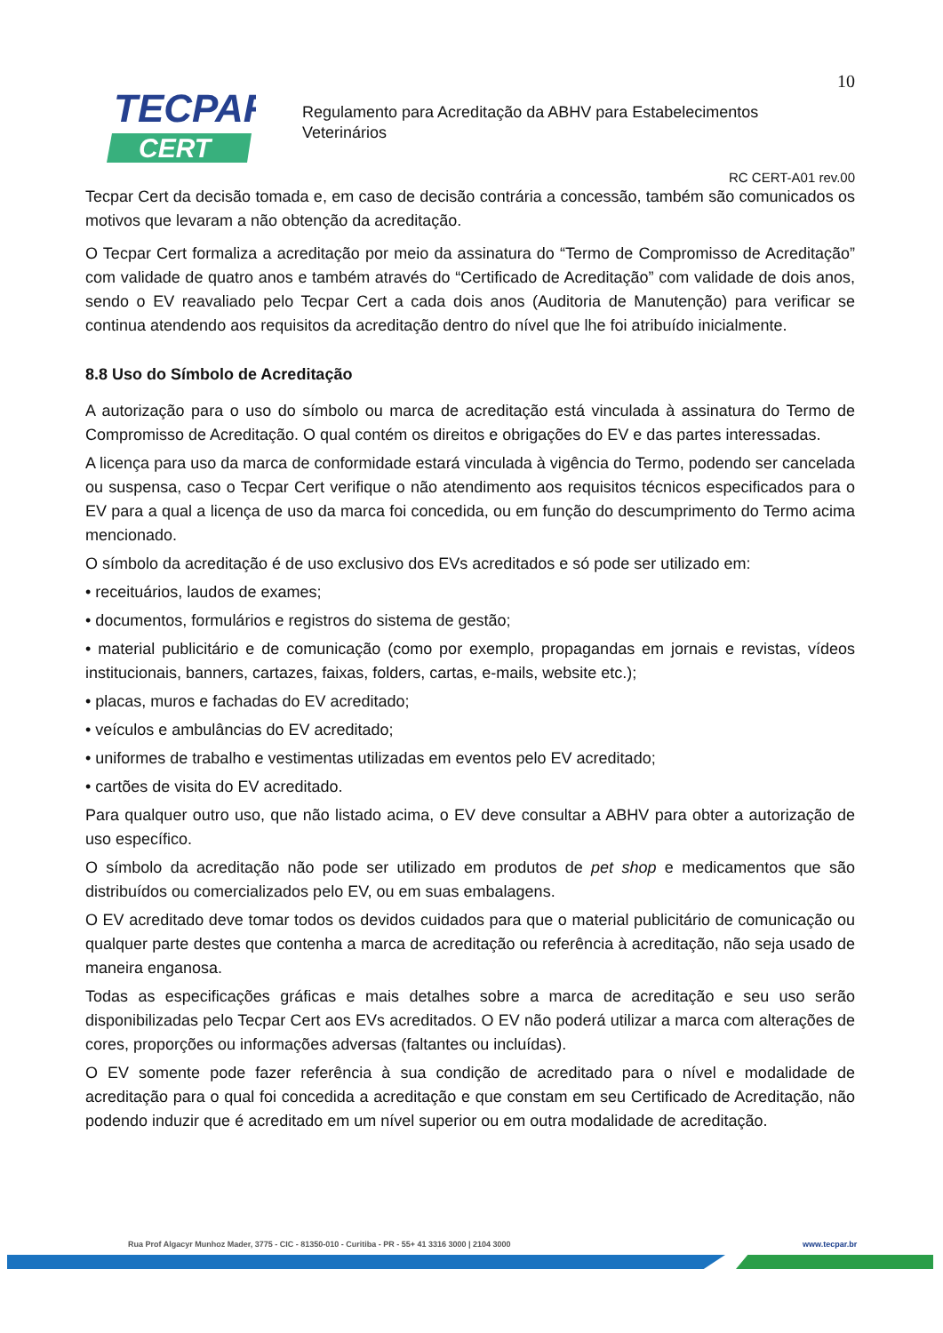10
TECPAR
CERT
Regulamento para Acreditação da ABHV para Estabelecimentos
Veterinários
RC CERT-A01 rev.00
Tecpar Cert da decisão tomada e, em caso de decisão contrária a concessão, também são comunicados os motivos que levaram a não obtenção da acreditação.
O Tecpar Cert formaliza a acreditação por meio da assinatura do “Termo de Compromisso de Acreditação” com validade de quatro anos e também através do “Certificado de Acreditação” com validade de dois anos, sendo o EV reavaliado pelo Tecpar Cert a cada dois anos (Auditoria de Manutenção) para verificar se continua atendendo aos requisitos da acreditação dentro do nível que lhe foi atribuído inicialmente.
8.8 Uso do Símbolo de Acreditação
A autorização para o uso do símbolo ou marca de acreditação está vinculada à assinatura do Termo de Compromisso de Acreditação. O qual contém os direitos e obrigações do EV e das partes interessadas.
A licença para uso da marca de conformidade estará vinculada à vigência do Termo, podendo ser cancelada ou suspensa, caso o Tecpar Cert verifique o não atendimento aos requisitos técnicos especificados para o EV para a qual a licença de uso da marca foi concedida, ou em função do descumprimento do Termo acima mencionado.
O símbolo da acreditação é de uso exclusivo dos EVs acreditados e só pode ser utilizado em:
• receituários, laudos de exames;
• documentos, formulários e registros do sistema de gestão;
• material publicitário e de comunicação (como por exemplo, propagandas em jornais e revistas, vídeos institucionais, banners, cartazes, faixas, folders, cartas, e-mails, website etc.);
• placas, muros e fachadas do EV acreditado;
• veículos e ambulâncias do EV acreditado;
• uniformes de trabalho e vestimentas utilizadas em eventos pelo EV acreditado;
• cartões de visita do EV acreditado.
Para qualquer outro uso, que não listado acima, o EV deve consultar a ABHV para obter a autorização de uso específico.
O símbolo da acreditação não pode ser utilizado em produtos de pet shop e medicamentos que são distribuídos ou comercializados pelo EV, ou em suas embalagens.
O EV acreditado deve tomar todos os devidos cuidados para que o material publicitário de comunicação ou qualquer parte destes que contenha a marca de acreditação ou referência à acreditação, não seja usado de maneira enganosa.
Todas as especificações gráficas e mais detalhes sobre a marca de acreditação e seu uso serão disponibilizadas pelo Tecpar Cert aos EVs acreditados. O EV não poderá utilizar a marca com alterações de cores, proporções ou informações adversas (faltantes ou incluídas).
O EV somente pode fazer referência à sua condição de acreditado para o nível e modalidade de acreditação para o qual foi concedida a acreditação e que constam em seu Certificado de Acreditação, não podendo induzir que é acreditado em um nível superior ou em outra modalidade de acreditação.
Rua Prof Algacyr Munhoz Mader, 3775 - CIC - 81350-010 - Curitiba - PR - 55+ 41 3316 3000 | 2104 3000
www.tecpar.br